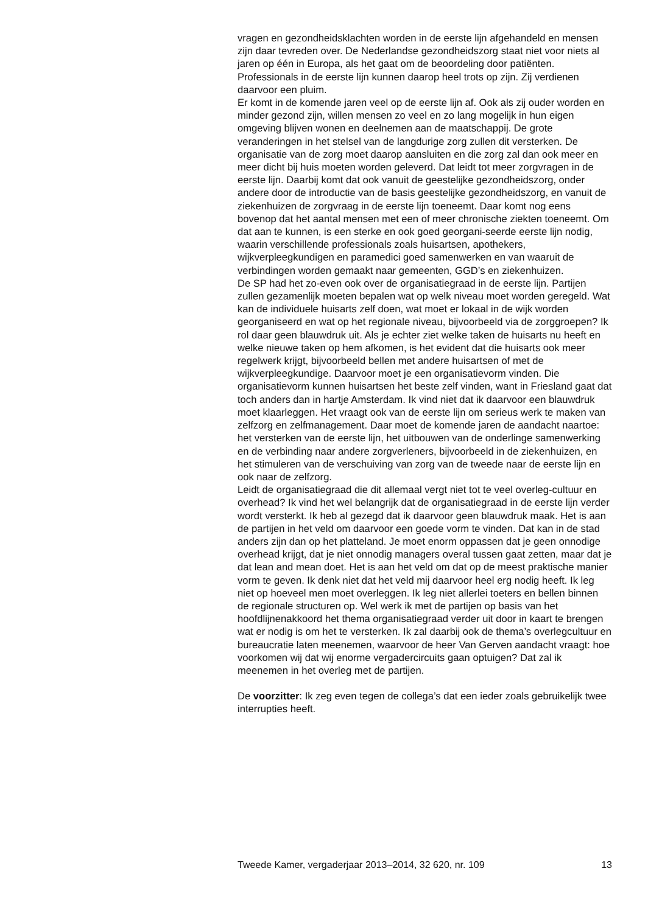vragen en gezondheidsklachten worden in de eerste lijn afgehandeld en mensen zijn daar tevreden over. De Nederlandse gezondheidszorg staat niet voor niets al jaren op één in Europa, als het gaat om de beoordeling door patiënten. Professionals in de eerste lijn kunnen daarop heel trots op zijn. Zij verdienen daarvoor een pluim.
Er komt in de komende jaren veel op de eerste lijn af. Ook als zij ouder worden en minder gezond zijn, willen mensen zo veel en zo lang mogelijk in hun eigen omgeving blijven wonen en deelnemen aan de maatschappij. De grote veranderingen in het stelsel van de langdurige zorg zullen dit versterken. De organisatie van de zorg moet daarop aansluiten en die zorg zal dan ook meer en meer dicht bij huis moeten worden geleverd. Dat leidt tot meer zorgvragen in de eerste lijn. Daarbij komt dat ook vanuit de geestelijke gezondheidszorg, onder andere door de introductie van de basis geestelijke gezondheidszorg, en vanuit de ziekenhuizen de zorgvraag in de eerste lijn toeneemt. Daar komt nog eens bovenop dat het aantal mensen met een of meer chronische ziekten toeneemt. Om dat aan te kunnen, is een sterke en ook goed georgani-seerde eerste lijn nodig, waarin verschillende professionals zoals huisartsen, apothekers, wijkverpleegkundigen en paramedici goed samenwerken en van waaruit de verbindingen worden gemaakt naar gemeenten, GGD’s en ziekenhuizen.
De SP had het zo-even ook over de organisatiegraad in de eerste lijn. Partijen zullen gezamenlijk moeten bepalen wat op welk niveau moet worden geregeld. Wat kan de individuele huisarts zelf doen, wat moet er lokaal in de wijk worden georganiseerd en wat op het regionale niveau, bijvoorbeeld via de zorggroepen? Ik rol daar geen blauwdruk uit. Als je echter ziet welke taken de huisarts nu heeft en welke nieuwe taken op hem afkomen, is het evident dat die huisarts ook meer regelwerk krijgt, bijvoorbeeld bellen met andere huisartsen of met de wijkverpleegkundige. Daarvoor moet je een organisatievorm vinden. Die organisatievorm kunnen huisartsen het beste zelf vinden, want in Friesland gaat dat toch anders dan in hartje Amsterdam. Ik vind niet dat ik daarvoor een blauwdruk moet klaarleggen. Het vraagt ook van de eerste lijn om serieus werk te maken van zelfzorg en zelfmanagement. Daar moet de komende jaren de aandacht naartoe: het versterken van de eerste lijn, het uitbouwen van de onderlinge samenwerking en de verbinding naar andere zorgverleners, bijvoorbeeld in de ziekenhuizen, en het stimuleren van de verschuiving van zorg van de tweede naar de eerste lijn en ook naar de zelfzorg.
Leidt de organisatiegraad die dit allemaal vergt niet tot te veel overleg-cultuur en overhead? Ik vind het wel belangrijk dat de organisatiegraad in de eerste lijn verder wordt versterkt. Ik heb al gezegd dat ik daarvoor geen blauwdruk maak. Het is aan de partijen in het veld om daarvoor een goede vorm te vinden. Dat kan in de stad anders zijn dan op het platteland. Je moet enorm oppassen dat je geen onnodige overhead krijgt, dat je niet onnodig managers overal tussen gaat zetten, maar dat je dat lean and mean doet. Het is aan het veld om dat op de meest praktische manier vorm te geven. Ik denk niet dat het veld mij daarvoor heel erg nodig heeft. Ik leg niet op hoeveel men moet overleggen. Ik leg niet allerlei toeters en bellen binnen de regionale structuren op. Wel werk ik met de partijen op basis van het hoofdlijnenakkoord het thema organisatiegraad verder uit door in kaart te brengen wat er nodig is om het te versterken. Ik zal daarbij ook de thema’s overlegcultuur en bureaucratie laten meenemen, waarvoor de heer Van Gerven aandacht vraagt: hoe voorkomen wij dat wij enorme vergadercircuits gaan optuigen? Dat zal ik meenemen in het overleg met de partijen.
De voorzitter: Ik zeg even tegen de collega’s dat een ieder zoals gebruikelijk twee interrupties heeft.
Tweede Kamer, vergaderjaar 2013–2014, 32 620, nr. 109 13